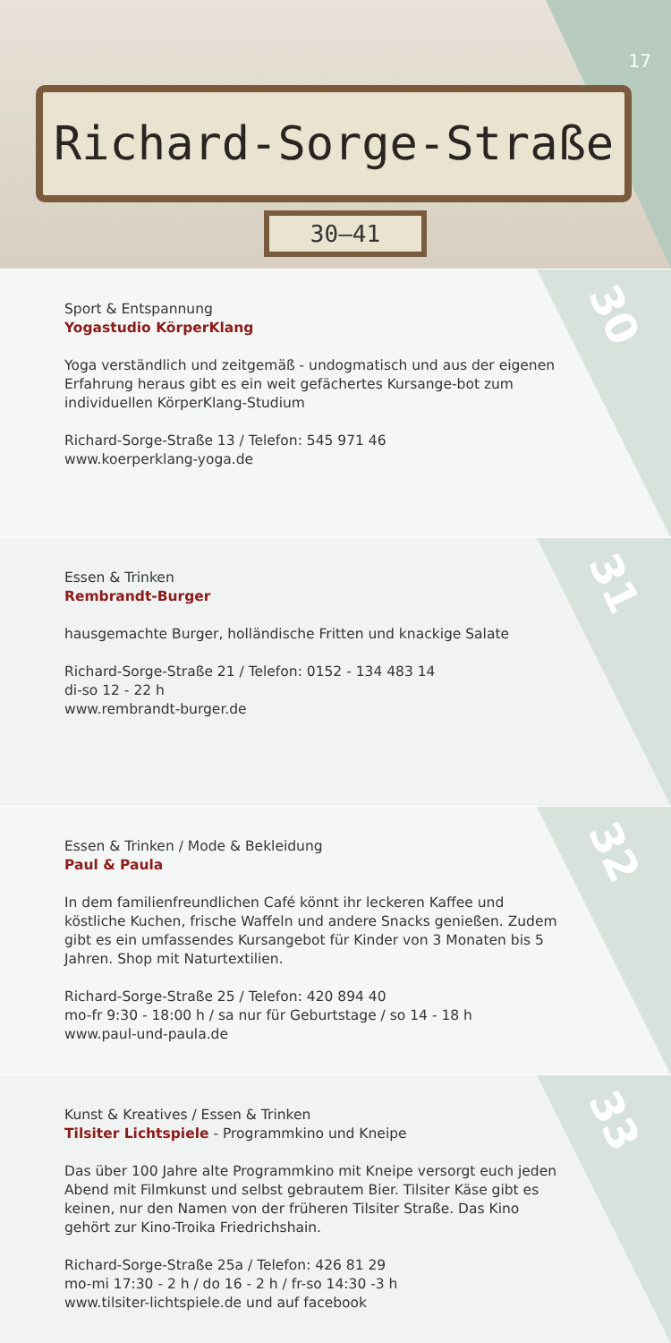Richard-Sorge-Straße
30–41
17
30
Sport & Entspannung
Yogastudio KörperKlang
Yoga verständlich und zeitgemäß - undogmatisch und aus der eigenen Erfahrung heraus gibt es ein weit gefächertes Kursange-bot zum individuellen KörperKlang-Studium
Richard-Sorge-Straße 13 / Telefon: 545 971 46
www.koerperklang-yoga.de
31
Essen & Trinken
Rembrandt-Burger
hausgemachte Burger, holländische Fritten und knackige Salate
Richard-Sorge-Straße 21 / Telefon: 0152 - 134 483 14
di-so 12 - 22 h
www.rembrandt-burger.de
32
Essen & Trinken / Mode & Bekleidung
Paul & Paula
In dem familienfreundlichen Café könnt ihr leckeren Kaffee und köstliche Kuchen, frische Waffeln und andere Snacks genießen. Zudem gibt es ein umfassendes Kursangebot für Kinder von 3 Monaten bis 5 Jahren. Shop mit Naturtextilien.
Richard-Sorge-Straße 25 / Telefon: 420 894 40
mo-fr 9:30 - 18:00 h / sa nur für Geburtstage / so 14 - 18 h
www.paul-und-paula.de
33
Kunst & Kreatives / Essen & Trinken
Tilsiter Lichtspiele - Programmkino und Kneipe
Das über 100 Jahre alte Programmkino mit Kneipe versorgt euch jeden Abend mit Filmkunst und selbst gebrautem Bier. Tilsiter Käse gibt es keinen, nur den Namen von der früheren Tilsiter Straße. Das Kino gehört zur Kino-Troika Friedrichshain.
Richard-Sorge-Straße 25a / Telefon: 426 81 29
mo-mi 17:30 - 2 h / do 16 - 2 h / fr-so 14:30 -3 h
www.tilsiter-lichtspiele.de und auf facebook